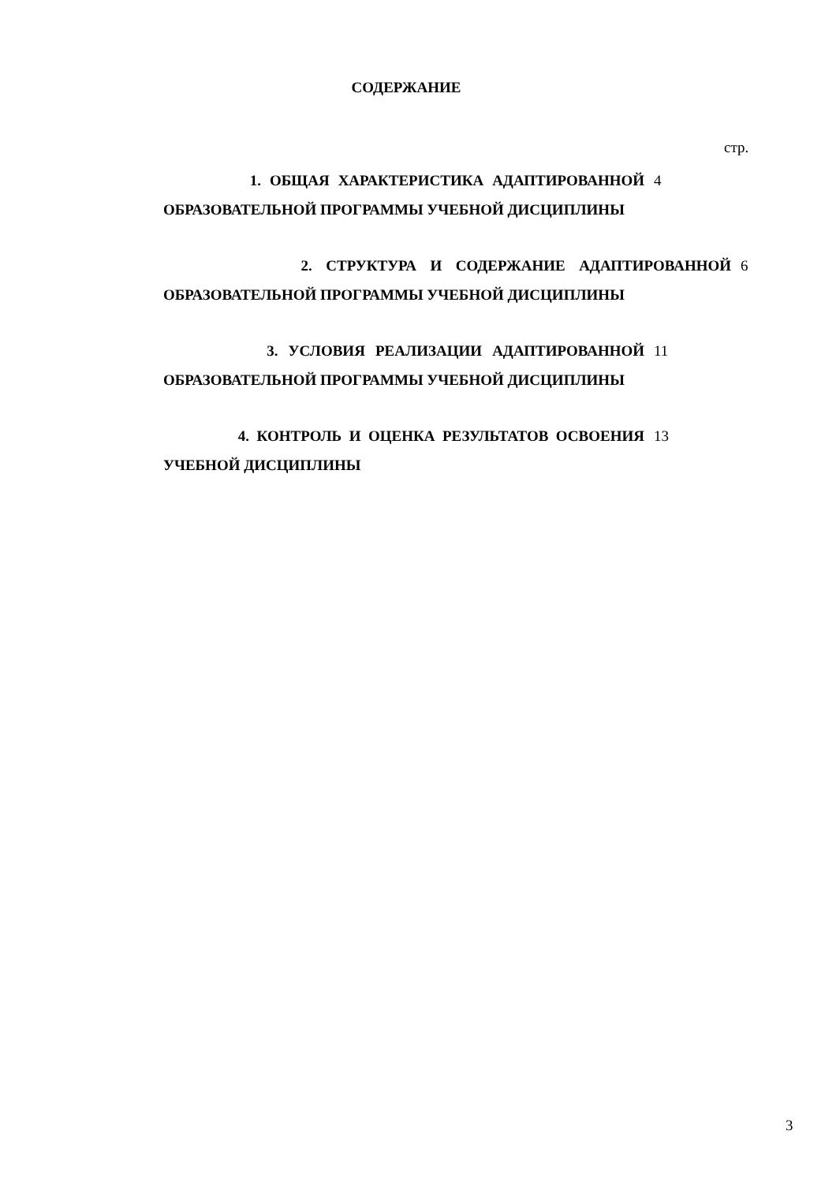СОДЕРЖАНИЕ
стр.
1. ОБЩАЯ ХАРАКТЕРИСТИКА АДАПТИРОВАННОЙ ОБРАЗОВАТЕЛЬНОЙ ПРОГРАММЫ УЧЕБНОЙ ДИСЦИПЛИНЫ
4
2. СТРУКТУРА И СОДЕРЖАНИЕ АДАПТИРОВАННОЙ ОБРАЗОВАТЕЛЬНОЙ ПРОГРАММЫ УЧЕБНОЙ ДИСЦИПЛИНЫ
6
3. УСЛОВИЯ РЕАЛИЗАЦИИ АДАПТИРОВАННОЙ ОБРАЗОВАТЕЛЬНОЙ ПРОГРАММЫ УЧЕБНОЙ ДИСЦИПЛИНЫ
11
4. КОНТРОЛЬ И ОЦЕНКА РЕЗУЛЬТАТОВ ОСВОЕНИЯ УЧЕБНОЙ ДИСЦИПЛИНЫ
13
3